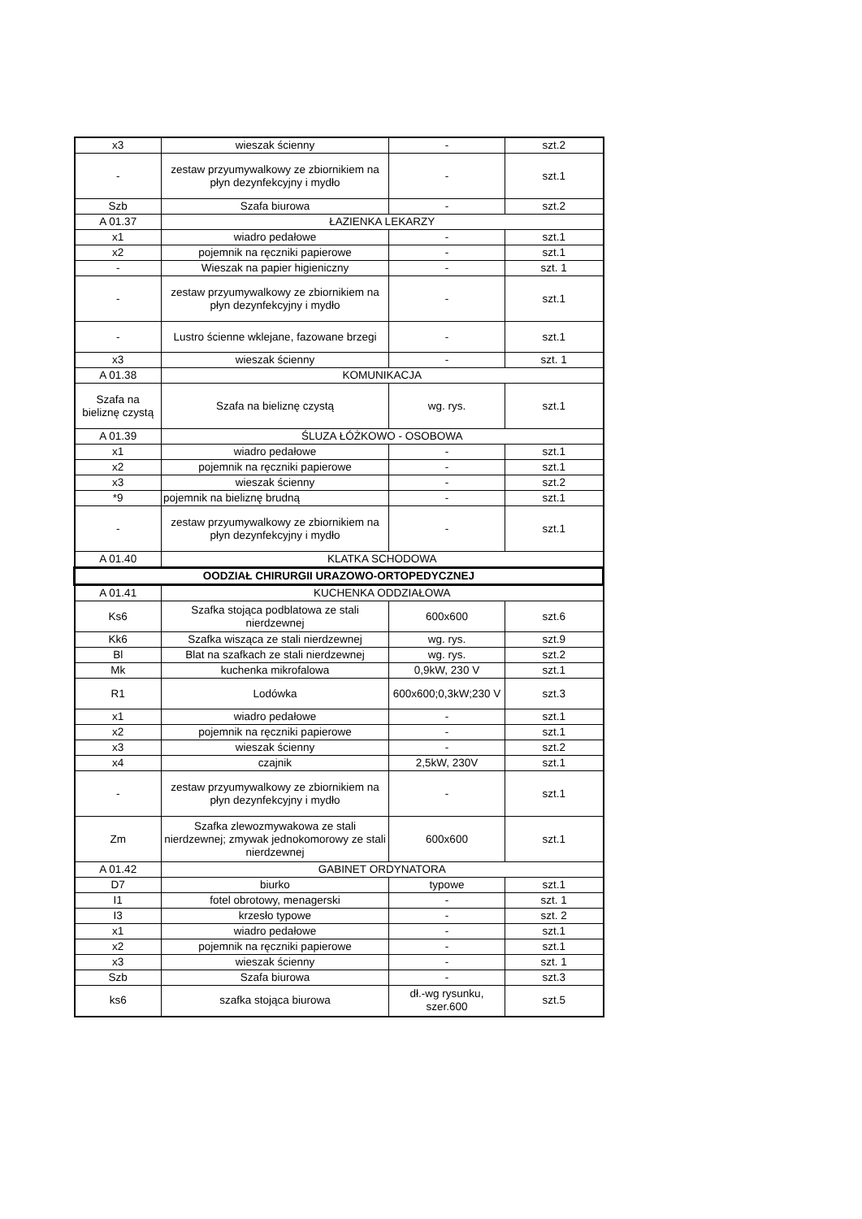| x3 | wieszak ścienny | - | szt.2 |
| - | zestaw przyumywalkowy ze zbiornikiem na płyn dezynfekcyjny i mydło | - | szt.1 |
| Szb | Szafa biurowa | - | szt.2 |
| A 01.37 | ŁAZIENKA LEKARZY | | |
| x1 | wiadro pedałowe | - | szt.1 |
| x2 | pojemnik na ręczniki papierowe | - | szt.1 |
| - | Wieszak na papier higieniczny | - | szt. 1 |
| - | zestaw przyumywalkowy ze zbiornikiem na płyn dezynfekcyjny i mydło | - | szt.1 |
| - | Lustro ścienne wklejane, fazowane brzegi | - | szt.1 |
| x3 | wieszak ścienny | - | szt. 1 |
| A 01.38 | KOMUNIKACJA | | |
| Szafa na bieliznę czystą | Szafa na bieliznę czystą | wg. rys. | szt.1 |
| A 01.39 | ŚLUZA ŁÓŻKOWO - OSOBOWA | | |
| x1 | wiadro pedałowe | - | szt.1 |
| x2 | pojemnik na ręczniki papierowe | - | szt.1 |
| x3 | wieszak ścienny | - | szt.2 |
| *9 | pojemnik na bieliznę brudną | - | szt.1 |
| - | zestaw przyumywalkowy ze zbiornikiem na płyn dezynfekcyjny i mydło | - | szt.1 |
| A 01.40 | KLATKA SCHODOWA | | |
| OODZIAŁ CHIRURGII URAZOWO-ORTOPEDYCZNEJ | | | |
| A 01.41 | KUCHENKA ODDZIAŁOWA | | |
| Ks6 | Szafka stojąca podblatowa ze stali nierdzewnej | 600x600 | szt.6 |
| Kk6 | Szafka wisząca ze stali nierdzewnej | wg. rys. | szt.9 |
| Bl | Blat na szafkach ze stali nierdzewnej | wg. rys. | szt.2 |
| Mk | kuchenka mikrofalowa | 0,9kW, 230 V | szt.1 |
| R1 | Lodówka | 600x600;0,3kW;230 V | szt.3 |
| x1 | wiadro pedałowe | - | szt.1 |
| x2 | pojemnik na ręczniki papierowe | - | szt.1 |
| x3 | wieszak ścienny | - | szt.2 |
| x4 | czajnik | 2,5kW, 230V | szt.1 |
| - | zestaw przyumywalkowy ze zbiornikiem na płyn dezynfekcyjny i mydło | - | szt.1 |
| Zm | Szafka zlewozmywakowa ze stali nierdzewnej; zmywak jednokomorowy ze stali nierdzewnej | 600x600 | szt.1 |
| A 01.42 | GABINET ORDYNATORA | | |
| D7 | biurko | typowe | szt.1 |
| I1 | fotel obrotowy, menagerski | - | szt. 1 |
| I3 | krzesło typowe | - | szt. 2 |
| x1 | wiadro pedałowe | - | szt.1 |
| x2 | pojemnik na ręczniki papierowe | - | szt.1 |
| x3 | wieszak ścienny | - | szt. 1 |
| Szb | Szafa biurowa | - | szt.3 |
| ks6 | szafka stojąca biurowa | dł.-wg rysunku, szer.600 | szt.5 |